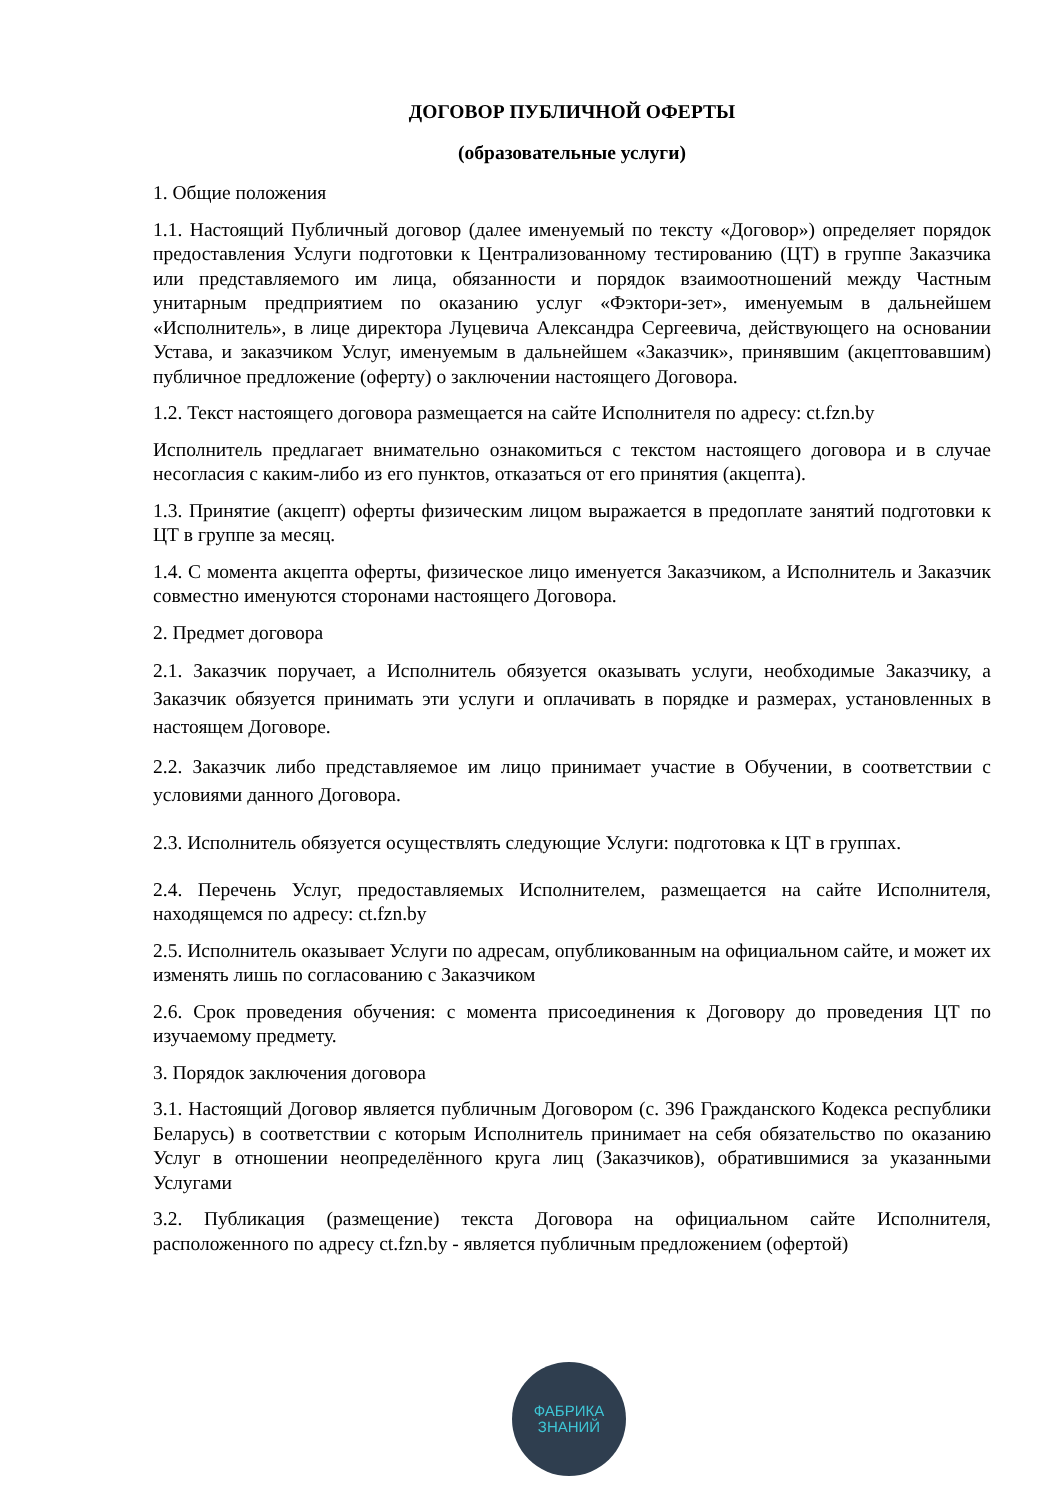ДОГОВОР ПУБЛИЧНОЙ ОФЕРТЫ
(образовательные услуги)
1. Общие положения
1.1. Настоящий Публичный договор (далее именуемый по тексту «Договор») определяет порядок предоставления Услуги подготовки к Централизованному тестированию (ЦТ) в группе Заказчика или представляемого им лица, обязанности и порядок взаимоотношений между Частным унитарным предприятием по оказанию услуг «Фэктори-зет», именуемым в дальнейшем «Исполнитель», в лице директора Луцевича Александра Сергеевича, действующего на основании Устава, и заказчиком Услуг, именуемым в дальнейшем «Заказчик», принявшим (акцептовавшим) публичное предложение (оферту) о заключении настоящего Договора.
1.2. Текст настоящего договора размещается на сайте Исполнителя по адресу: ct.fzn.by
Исполнитель предлагает внимательно ознакомиться с текстом настоящего договора и в случае несогласия с каким-либо из его пунктов, отказаться от его принятия (акцепта).
1.3. Принятие (акцепт) оферты физическим лицом выражается в предоплате занятий подготовки к ЦТ в группе за месяц.
1.4. С момента акцепта оферты, физическое лицо именуется Заказчиком, а Исполнитель и Заказчик совместно именуются сторонами настоящего Договора.
2. Предмет договора
2.1. Заказчик поручает, а Исполнитель обязуется оказывать услуги, необходимые Заказчику, а Заказчик обязуется принимать эти услуги и оплачивать в порядке и размерах, установленных в настоящем Договоре.
2.2. Заказчик либо представляемое им лицо принимает участие в Обучении, в соответствии с условиями данного Договора.
2.3. Исполнитель обязуется осуществлять следующие Услуги: подготовка к ЦТ в группах.
2.4. Перечень Услуг, предоставляемых Исполнителем, размещается на сайте Исполнителя, находящемся по адресу: ct.fzn.by
2.5. Исполнитель оказывает Услуги по адресам, опубликованным на официальном сайте, и может их изменять лишь по согласованию с Заказчиком
2.6. Срок проведения обучения: с момента присоединения к Договору до проведения ЦТ по изучаемому предмету.
3. Порядок заключения договора
3.1. Настоящий Договор является публичным Договором (с. 396 Гражданского Кодекса республики Беларусь) в соответствии с которым Исполнитель принимает на себя обязательство по оказанию Услуг в отношении неопределённого круга лиц (Заказчиков), обратившимися за указанными Услугами
3.2. Публикация (размещение) текста Договора на официальном сайте Исполнителя, расположенного по адресу ct.fzn.by - является публичным предложением (офертой)
ФАБРИКА
ЗНАНИЙ